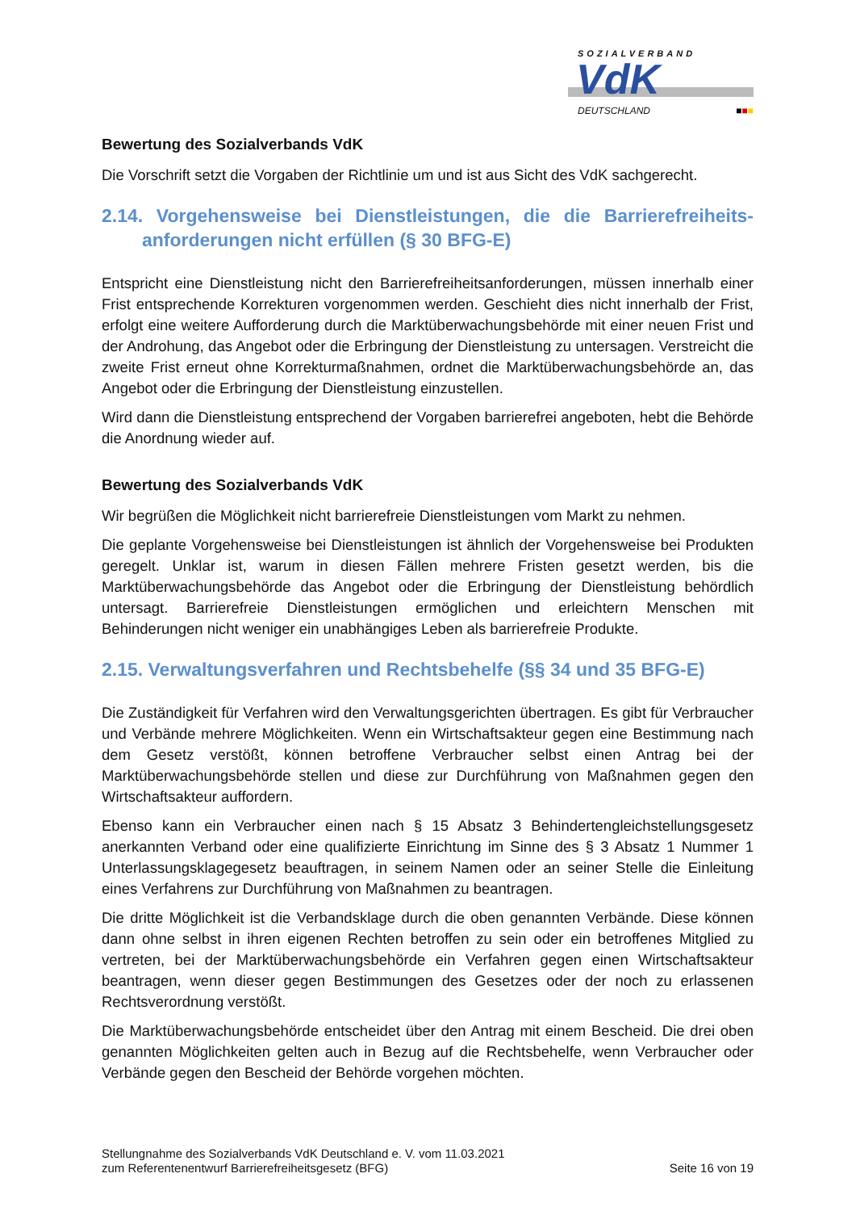SOZIALVERBAND
VdK
DEUTSCHLAND ■■■
Bewertung des Sozialverbands VdK
Die Vorschrift setzt die Vorgaben der Richtlinie um und ist aus Sicht des VdK sachgerecht.
2.14. Vorgehensweise bei Dienstleistungen, die die Barrierefreiheits-anforderungen nicht erfüllen (§ 30 BFG-E)
Entspricht eine Dienstleistung nicht den Barrierefreiheitsanforderungen, müssen innerhalb einer Frist entsprechende Korrekturen vorgenommen werden. Geschieht dies nicht innerhalb der Frist, erfolgt eine weitere Aufforderung durch die Marktüberwachungsbehörde mit einer neuen Frist und der Androhung, das Angebot oder die Erbringung der Dienstleistung zu untersagen. Verstreicht die zweite Frist erneut ohne Korrekturmaßnahmen, ordnet die Marktüberwachungsbehörde an, das Angebot oder die Erbringung der Dienstleistung einzustellen.
Wird dann die Dienstleistung entsprechend der Vorgaben barrierefrei angeboten, hebt die Behörde die Anordnung wieder auf.
Bewertung des Sozialverbands VdK
Wir begrüßen die Möglichkeit nicht barrierefreie Dienstleistungen vom Markt zu nehmen.
Die geplante Vorgehensweise bei Dienstleistungen ist ähnlich der Vorgehensweise bei Produkten geregelt. Unklar ist, warum in diesen Fällen mehrere Fristen gesetzt werden, bis die Marktüberwachungsbehörde das Angebot oder die Erbringung der Dienstleistung behördlich untersagt. Barrierefreie Dienstleistungen ermöglichen und erleichtern Menschen mit Behinderungen nicht weniger ein unabhängiges Leben als barrierefreie Produkte.
2.15. Verwaltungsverfahren und Rechtsbehelfe (§§ 34 und 35 BFG-E)
Die Zuständigkeit für Verfahren wird den Verwaltungsgerichten übertragen. Es gibt für Verbraucher und Verbände mehrere Möglichkeiten. Wenn ein Wirtschaftsakteur gegen eine Bestimmung nach dem Gesetz verstößt, können betroffene Verbraucher selbst einen Antrag bei der Marktüberwachungsbehörde stellen und diese zur Durchführung von Maßnahmen gegen den Wirtschaftsakteur auffordern.
Ebenso kann ein Verbraucher einen nach § 15 Absatz 3 Behindertengleichstellungsgesetz anerkannten Verband oder eine qualifizierte Einrichtung im Sinne des § 3 Absatz 1 Nummer 1 Unterlassungsklagegesetz beauftragen, in seinem Namen oder an seiner Stelle die Einleitung eines Verfahrens zur Durchführung von Maßnahmen zu beantragen.
Die dritte Möglichkeit ist die Verbandsklage durch die oben genannten Verbände. Diese können dann ohne selbst in ihren eigenen Rechten betroffen zu sein oder ein betroffenes Mitglied zu vertreten, bei der Marktüberwachungsbehörde ein Verfahren gegen einen Wirtschaftsakteur beantragen, wenn dieser gegen Bestimmungen des Gesetzes oder der noch zu erlassenen Rechtsverordnung verstößt.
Die Marktüberwachungsbehörde entscheidet über den Antrag mit einem Bescheid. Die drei oben genannten Möglichkeiten gelten auch in Bezug auf die Rechtsbehelfe, wenn Verbraucher oder Verbände gegen den Bescheid der Behörde vorgehen möchten.
Stellungnahme des Sozialverbands VdK Deutschland e. V. vom 11.03.2021
zum Referentenentwurf Barrierefreiheitsgesetz (BFG)
Seite 16 von 19